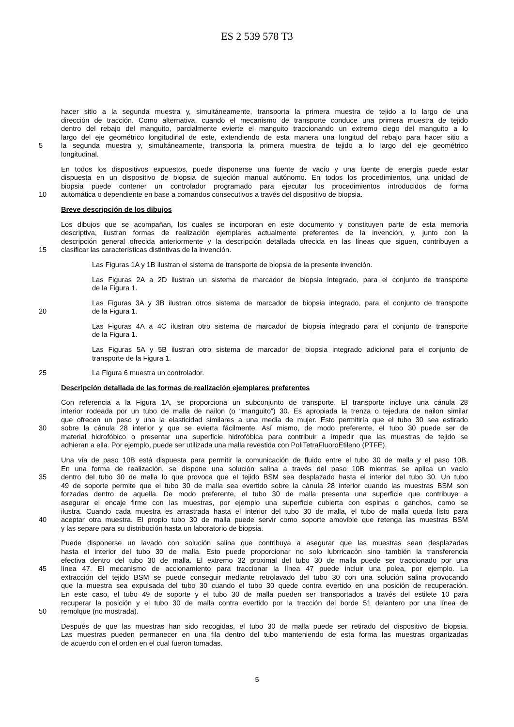ES 2 539 578 T3
hacer sitio a la segunda muestra y, simultáneamente, transporta la primera muestra de tejido a lo largo de una
dirección de tracción. Como alternativa, cuando el mecanismo de transporte conduce una primera muestra de tejido
dentro del rebajo del manguito, parcialmente evierte el manguito traccionando un extremo ciego del manguito a lo
largo del eje geométrico longitudinal de este, extendiendo de esta manera una longitud del rebajo para hacer sitio a
5 la segunda muestra y, simultáneamente, transporta la primera muestra de tejido a lo largo del eje geométrico
longitudinal.
En todos los dispositivos expuestos, puede disponerse una fuente de vacío y una fuente de energía puede estar
dispuesta en un dispositivo de biopsia de sujeción manual autónomo. En todos los procedimientos, una unidad de
biopsia puede contener un controlador programado para ejecutar los procedimientos introducidos de forma
10 automática o dependiente en base a comandos consecutivos a través del dispositivo de biopsia.
Breve descripción de los dibujos
Los dibujos que se acompañan, los cuales se incorporan en este documento y constituyen parte de esta memoria
descriptiva, ilustran formas de realización ejemplares actualmente preferentes de la invención, y, junto con la
descripción general ofrecida anteriormente y la descripción detallada ofrecida en las líneas que siguen, contribuyen a
15 clasificar las características distintivas de la invención.
Las Figuras 1A y 1B ilustran el sistema de transporte de biopsia de la presente invención.
Las Figuras 2A a 2D ilustran un sistema de marcador de biopsia integrado, para el conjunto de transporte
de la Figura 1.
Las Figuras 3A y 3B ilustran otros sistema de marcador de biopsia integrado, para el conjunto de transporte
20 de la Figura 1.
Las Figuras 4A a 4C ilustran otro sistema de marcador de biopsia integrado para el conjunto de transporte
de la Figura 1.
Las Figuras 5A y 5B ilustran otro sistema de marcador de biopsia integrado adicional para el conjunto de
transporte de la Figura 1.
25 La Figura 6 muestra un controlador.
Descripción detallada de las formas de realización ejemplares preferentes
Con referencia a la Figura 1A, se proporciona un subconjunto de transporte. El transporte incluye una cánula 28
interior rodeada por un tubo de malla de nailon (o “manguito”) 30. Es apropiada la trenza o tejedura de nailon similar
que ofrecen un peso y una la elasticidad similares a una media de mujer. Esto permitiría que el tubo 30 sea estirado
30 sobre la cánula 28 interior y que se evierta fácilmente. Así mismo, de modo preferente, el tubo 30 puede ser de
material hidrofóbico o presentar una superficie hidrofóbica para contribuir a impedir que las muestras de tejido se
adhieran a ella. Por ejemplo, puede ser utilizada una malla revestida con PoliTetraFluoroEtileno (PTFE).
Una vía de paso 10B está dispuesta para permitir la comunicación de fluido entre el tubo 30 de malla y el paso 10B.
En una forma de realización, se dispone una solución salina a través del paso 10B mientras se aplica un vacío
35 dentro del tubo 30 de malla lo que provoca que el tejido BSM sea desplazado hasta el interior del tubo 30. Un tubo
49 de soporte permite que el tubo 30 de malla sea evertido sobre la cánula 28 interior cuando las muestras BSM son
forzadas dentro de aquella. De modo preferente, el tubo 30 de malla presenta una superficie que contribuye a
asegurar el encaje firme con las muestras, por ejemplo una superficie cubierta con espinas o ganchos, como se
ilustra. Cuando cada muestra es arrastrada hasta el interior del tubo 30 de malla, el tubo de malla queda listo para
40 aceptar otra muestra. El propio tubo 30 de malla puede servir como soporte amovible que retenga las muestras BSM
y las separe para su distribución hasta un laboratorio de biopsia.
Puede disponerse un lavado con solución salina que contribuya a asegurar que las muestras sean desplazadas
hasta el interior del tubo 30 de malla. Esto puede proporcionar no solo lubrricacón sino también la transferencia
efectiva dentro del tubo 30 de malla. El extremo 32 proximal del tubo 30 de malla puede ser traccionado por una
45 línea 47. El mecanismo de accionamiento para traccionar la línea 47 puede incluir una polea, por ejemplo. La
extracción del tejido BSM se puede conseguir mediante retrolavado del tubo 30 con una solución salina provocando
que la muestra sea expulsada del tubo 30 cuando el tubo 30 quede contra evertido en una posición de recuperación.
En este caso, el tubo 49 de soporte y el tubo 30 de malla pueden ser transportados a través del estilete 10 para
recuperar la posición y el tubo 30 de malla contra evertido por la tracción del borde 51 delantero por una línea de
50 remolque (no mostrada).
Después de que las muestras han sido recogidas, el tubo 30 de malla puede ser retirado del dispositivo de biopsia.
Las muestras pueden permanecer en una fila dentro del tubo manteniendo de esta forma las muestras organizadas
de acuerdo con el orden en el cual fueron tomadas.
5